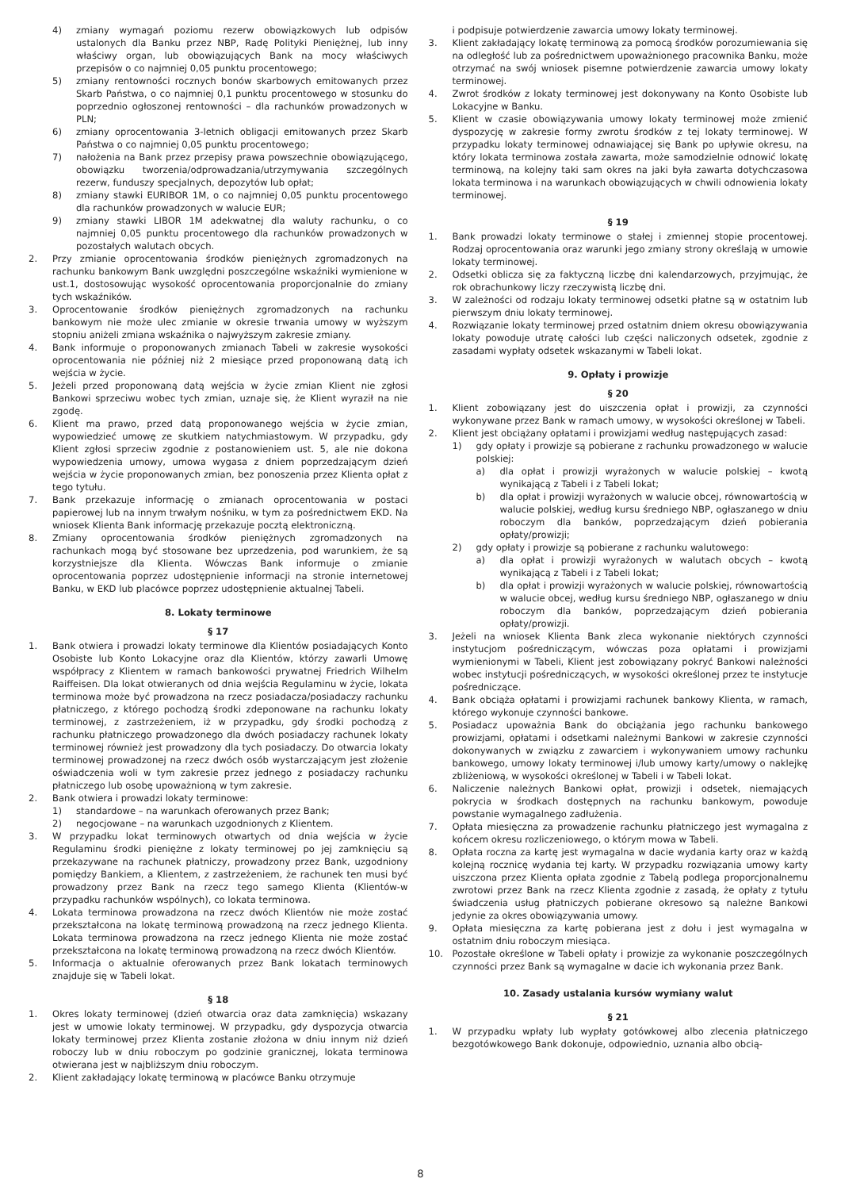4) zmiany wymagań poziomu rezerw obowiązkowych lub odpisów ustalonych dla Banku przez NBP, Radę Polityki Pieniężnej, lub inny właściwy organ, lub obowiązujących Bank na mocy właściwych przepisów o co najmniej 0,05 punktu procentowego;
5) zmiany rentowności rocznych bonów skarbowych emitowanych przez Skarb Państwa, o co najmniej 0,1 punktu procentowego w stosunku do poprzednio ogłoszonej rentowności – dla rachunków prowadzonych w PLN;
6) zmiany oprocentowania 3-letnich obligacji emitowanych przez Skarb Państwa o co najmniej 0,05 punktu procentowego;
7) nałożenia na Bank przez przepisy prawa powszechnie obowiązującego, obowiązku tworzenia/odprowadzania/utrzymywania szczególnych rezerw, funduszy specjalnych, depozytów lub opłat;
8) zmiany stawki EURIBOR 1M, o co najmniej 0,05 punktu procentowego dla rachunków prowadzonych w walucie EUR;
9) zmiany stawki LIBOR 1M adekwatnej dla waluty rachunku, o co najmniej 0,05 punktu procentowego dla rachunków prowadzonych w pozostałych walutach obcych.
2. Przy zmianie oprocentowania środków pieniężnych zgromadzonych na rachunku bankowym Bank uwzględni poszczególne wskaźniki wymienione w ust.1, dostosowując wysokość oprocentowania proporcjonalnie do zmiany tych wskaźników.
3. Oprocentowanie środków pieniężnych zgromadzonych na rachunku bankowym nie może ulec zmianie w okresie trwania umowy w wyższym stopniu aniżeli zmiana wskaźnika o najwyższym zakresie zmiany.
4. Bank informuje o proponowanych zmianach Tabeli w zakresie wysokości oprocentowania nie później niż 2 miesiące przed proponowaną datą ich wejścia w życie.
5. Jeżeli przed proponowaną datą wejścia w życie zmian Klient nie zgłosi Bankowi sprzeciwu wobec tych zmian, uznaje się, że Klient wyraził na nie zgodę.
6. Klient ma prawo, przed datą proponowanego wejścia w życie zmian, wypowiedzieć umowę ze skutkiem natychmiastowym. W przypadku, gdy Klient zgłosi sprzeciw zgodnie z postanowieniem ust. 5, ale nie dokona wypowiedzenia umowy, umowa wygasa z dniem poprzedzającym dzień wejścia w życie proponowanych zmian, bez ponoszenia przez Klienta opłat z tego tytułu.
7. Bank przekazuje informację o zmianach oprocentowania w postaci papierowej lub na innym trwałym nośniku, w tym za pośrednictwem EKD. Na wniosek Klienta Bank informację przekazuje pocztą elektroniczną.
8. Zmiany oprocentowania środków pieniężnych zgromadzonych na rachunkach mogą być stosowane bez uprzedzenia, pod warunkiem, że są korzystniejsze dla Klienta. Wówczas Bank informuje o zmianie oprocentowania poprzez udostępnienie informacji na stronie internetowej Banku, w EKD lub placówce poprzez udostępnienie aktualnej Tabeli.
8. Lokaty terminowe
§ 17
1. Bank otwiera i prowadzi lokaty terminowe dla Klientów posiadających Konto Osobiste lub Konto Lokacyjne oraz dla Klientów, którzy zawarli Umowę współpracy z Klientem w ramach bankowości prywatnej Friedrich Wilhelm Raiffeisen. Dla lokat otwieranych od dnia wejścia Regulaminu w życie, lokata terminowa może być prowadzona na rzecz posiadacza/posiadaczy rachunku płatniczego, z którego pochodzą środki zdeponowane na rachunku lokaty terminowej, z zastrzeżeniem, iż w przypadku, gdy środki pochodzą z rachunku płatniczego prowadzonego dla dwóch posiadaczy rachunek lokaty terminowej również jest prowadzony dla tych posiadaczy. Do otwarcia lokaty terminowej prowadzonej na rzecz dwóch osób wystarczającym jest złożenie oświadczenia woli w tym zakresie przez jednego z posiadaczy rachunku płatniczego lub osobę upoważnioną w tym zakresie.
2. Bank otwiera i prowadzi lokaty terminowe:
1) standardowe – na warunkach oferowanych przez Bank;
2) negocjowane – na warunkach uzgodnionych z Klientem.
3. W przypadku lokat terminowych otwartych od dnia wejścia w życie Regulaminu środki pieniężne z lokaty terminowej po jej zamknięciu są przekazywane na rachunek płatniczy, prowadzony przez Bank, uzgodniony pomiędzy Bankiem, a Klientem, z zastrzeżeniem, że rachunek ten musi być prowadzony przez Bank na rzecz tego samego Klienta (Klientów-w przypadku rachunków wspólnych), co lokata terminowa.
4. Lokata terminowa prowadzona na rzecz dwóch Klientów nie może zostać przekształcona na lokatę terminową prowadzoną na rzecz jednego Klienta. Lokata terminowa prowadzona na rzecz jednego Klienta nie może zostać przekształcona na lokatę terminową prowadzoną na rzecz dwóch Klientów.
5. Informacja o aktualnie oferowanych przez Bank lokatach terminowych znajduje się w Tabeli lokat.
§ 18
1. Okres lokaty terminowej (dzień otwarcia oraz data zamknięcia) wskazany jest w umowie lokaty terminowej. W przypadku, gdy dyspozycja otwarcia lokaty terminowej przez Klienta zostanie złożona w dniu innym niż dzień roboczy lub w dniu roboczym po godzinie granicznej, lokata terminowa otwierana jest w najbliższym dniu roboczym.
2. Klient zakładający lokatę terminową w placówce Banku otrzymuje
i podpisuje potwierdzenie zawarcia umowy lokaty terminowej.
3. Klient zakładający lokatę terminową za pomocą środków porozumiewania się na odległość lub za pośrednictwem upoważnionego pracownika Banku, może otrzymać na swój wniosek pisemne potwierdzenie zawarcia umowy lokaty terminowej.
4. Zwrot środków z lokaty terminowej jest dokonywany na Konto Osobiste lub Lokacyjne w Banku.
5. Klient w czasie obowiązywania umowy lokaty terminowej może zmienić dyspozycję w zakresie formy zwrotu środków z tej lokaty terminowej. W przypadku lokaty terminowej odnawiającej się Bank po upływie okresu, na który lokata terminowa została zawarta, może samodzielnie odnowić lokatę terminową, na kolejny taki sam okres na jaki była zawarta dotychczasowa lokata terminowa i na warunkach obowiązujących w chwili odnowienia lokaty terminowej.
§ 19
1. Bank prowadzi lokaty terminowe o stałej i zmiennej stopie procentowej. Rodzaj oprocentowania oraz warunki jego zmiany strony określają w umowie lokaty terminowej.
2. Odsetki oblicza się za faktyczną liczbę dni kalendarzowych, przyjmując, że rok obrachunkowy liczy rzeczywistą liczbę dni.
3. W zależności od rodzaju lokaty terminowej odsetki płatne są w ostatnim lub pierwszym dniu lokaty terminowej.
4. Rozwiązanie lokaty terminowej przed ostatnim dniem okresu obowiązywania lokaty powoduje utratę całości lub części naliczonych odsetek, zgodnie z zasadami wypłaty odsetek wskazanymi w Tabeli lokat.
9. Opłaty i prowizje
§ 20
1. Klient zobowiązany jest do uiszczenia opłat i prowizji, za czynności wykonywane przez Bank w ramach umowy, w wysokości określonej w Tabeli.
2. Klient jest obciążany opłatami i prowizjami według następujących zasad:
1) gdy opłaty i prowizje są pobierane z rachunku prowadzonego w walucie polskiej:
a) dla opłat i prowizji wyrażonych w walucie polskiej – kwotą wynikającą z Tabeli i z Tabeli lokat;
b) dla opłat i prowizji wyrażonych w walucie obcej, równowartością w walucie polskiej, według kursu średniego NBP, ogłaszanego w dniu roboczym dla banków, poprzedzającym dzień pobierania opłaty/prowizji;
2) gdy opłaty i prowizje są pobierane z rachunku walutowego:
a) dla opłat i prowizji wyrażonych w walutach obcych – kwotą wynikającą z Tabeli i z Tabeli lokat;
b) dla opłat i prowizji wyrażonych w walucie polskiej, równowartością w walucie obcej, według kursu średniego NBP, ogłaszanego w dniu roboczym dla banków, poprzedzającym dzień pobierania opłaty/prowizji.
3. Jeżeli na wniosek Klienta Bank zleca wykonanie niektórych czynności instytucjom pośredniczącym, wówczas poza opłatami i prowizjami wymienionymi w Tabeli, Klient jest zobowiązany pokryć Bankowi należności wobec instytucji pośredniczących, w wysokości określonej przez te instytucje pośredniczące.
4. Bank obciąża opłatami i prowizjami rachunek bankowy Klienta, w ramach, którego wykonuje czynności bankowe.
5. Posiadacz upoważnia Bank do obciążania jego rachunku bankowego prowizjami, opłatami i odsetkami należnymi Bankowi w zakresie czynności dokonywanych w związku z zawarciem i wykonywaniem umowy rachunku bankowego, umowy lokaty terminowej i/lub umowy karty/umowy o naklejkę zbliżeniową, w wysokości określonej w Tabeli i w Tabeli lokat.
6. Naliczenie należnych Bankowi opłat, prowizji i odsetek, niemających pokrycia w środkach dostępnych na rachunku bankowym, powoduje powstanie wymagalnego zadłużenia.
7. Opłata miesięczna za prowadzenie rachunku płatniczego jest wymagalna z końcem okresu rozliczeniowego, o którym mowa w Tabeli.
8. Opłata roczna za kartę jest wymagalna w dacie wydania karty oraz w każdą kolejną rocznicę wydania tej karty. W przypadku rozwiązania umowy karty uiszczona przez Klienta opłata zgodnie z Tabelą podlega proporcjonalnemu zwrotowi przez Bank na rzecz Klienta zgodnie z zasadą, że opłaty z tytułu świadczenia usług płatniczych pobierane okresowo są należne Bankowi jedynie za okres obowiązywania umowy.
9. Opłata miesięczna za kartę pobierana jest z dołu i jest wymagalna w ostatnim dniu roboczym miesiąca.
10. Pozostałe określone w Tabeli opłaty i prowizje za wykonanie poszczególnych czynności przez Bank są wymagalne w dacie ich wykonania przez Bank.
10. Zasady ustalania kursów wymiany walut
§ 21
1. W przypadku wpłaty lub wypłaty gotówkowej albo zlecenia płatniczego bezgotówkowego Bank dokonuje, odpowiednio, uznania albo obcią-
8